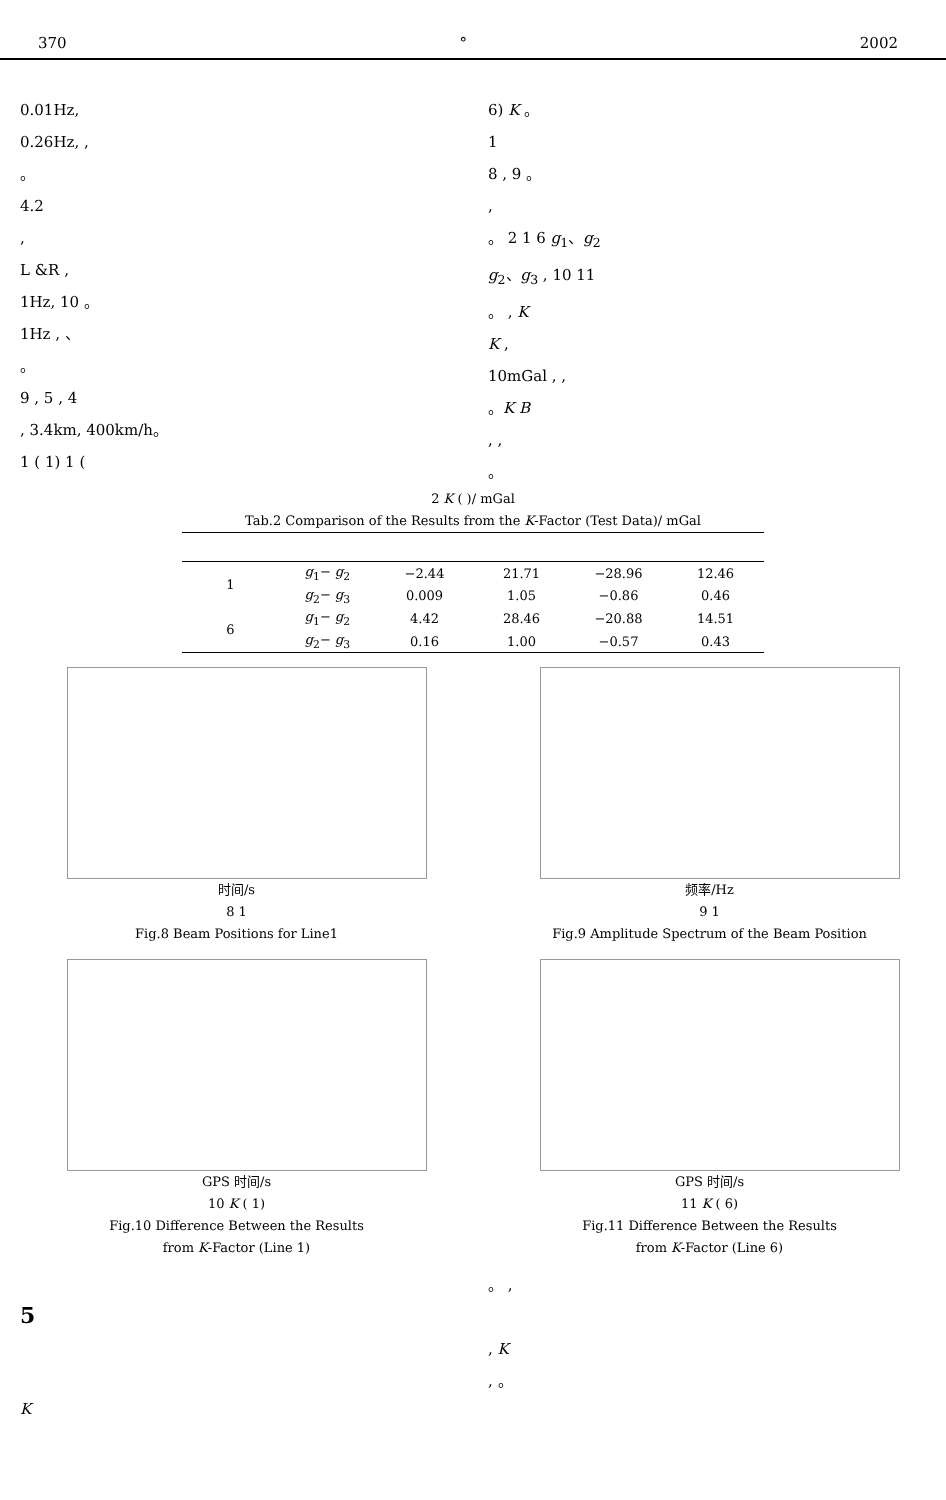370 ° 2002
0.01Hz,
0.26Hz, ,
。
4.2
,
L &R ,
1Hz, 10 。
1Hz , 、
。
9 , 5 , 4
, 3.4km, 400km/h。
1 ( 1) 1 (
6) K 。
1
8 , 9 。
,
。 2 1 6 g<sub>1</sub>、g<sub>2</sub>
g<sub>2</sub>、g<sub>3</sub> , 10 11
。 , K
K ,
10mGal , ,
。K B
, ,
。
2 K ( )/ mGal
Tab.2 Comparison of the Results from the K-Factor (Test Data)/ mGal
| 1 | g<sub>1</sub>− g<sub>2</sub> | −2.44 | 21.71 | −28.96 | 12.46 |
| | g<sub>2</sub>− g<sub>3</sub> | 0.009 | 1.05 | −0.86 | 0.46 |
| 6 | g<sub>1</sub>− g<sub>2</sub> | 4.42 | 28.46 | −20.88 | 14.51 |
| | g<sub>2</sub>− g<sub>3</sub> | 0.16 | 1.00 | −0.57 | 0.43 |
时间/s
8 1
Fig.8 Beam Positions for Line1
频率/Hz
9 1
Fig.9 Amplitude Spectrum of the Beam Position
GPS 时间/s
10 K ( 1)
Fig.10 Difference Between the Results
from K-Factor (Line 1)
GPS 时间/s
11 K ( 6)
Fig.11 Difference Between the Results
from K-Factor (Line 6)
5
K
。 ,
, K
, 。